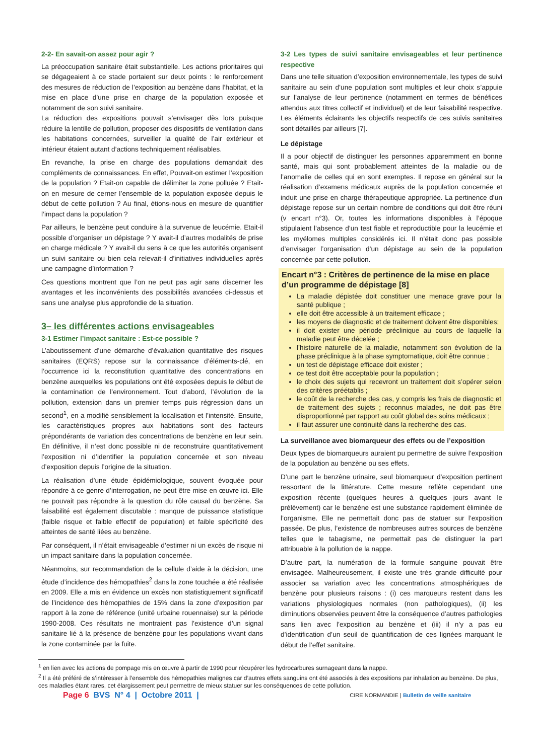2-2- En savait-on assez pour agir ?
La préoccupation sanitaire était substantielle. Les actions prioritaires qui se dégageaient à ce stade portaient sur deux points : le renforcement des mesures de réduction de l’exposition au benzène dans l’habitat, et la mise en place d’une prise en charge de la population exposée et notamment de son suivi sanitaire.
La réduction des expositions pouvait s’envisager dès lors puisque réduire la lentille de pollution, proposer des dispositifs de ventilation dans les habitations concernées, surveiller la qualité de l’air extérieur et intérieur étaient autant d’actions techniquement réalisables.
En revanche, la prise en charge des populations demandait des compléments de connaissances. En effet, Pouvait-on estimer l’exposition de la population ? Etait-on capable de délimiter la zone polluée ? Etait-on en mesure de cerner l’ensemble de la population exposée depuis le début de cette pollution ? Au final, étions-nous en mesure de quantifier l’impact dans la population ?
Par ailleurs, le benzène peut conduire à la survenue de leucémie. Etait-il possible d’organiser un dépistage ? Y avait-il d’autres modalités de prise en charge médicale ? Y avait-il du sens à ce que les autorités organisent un suivi sanitaire ou bien cela relevait-il d’initiatives individuelles après une campagne d’information ?
Ces questions montrent que l’on ne peut pas agir sans discerner les avantages et les inconvénients des possibilités avancées ci-dessus et sans une analyse plus approfondie de la situation.
3– les différentes actions envisageables
3-1 Estimer l’impact sanitaire : Est-ce possible ?
L’aboutissement d’une démarche d’évaluation quantitative des risques sanitaires (EQRS) repose sur la connaissance d’éléments-clé, en l’occurrence ici la reconstitution quantitative des concentrations en benzène auxquelles les populations ont été exposées depuis le début de la contamination de l’environnement. Tout d’abord, l’évolution de la pollution, extension dans un premier temps puis régression dans un second<sup>1</sup>, en a modifié sensiblement la localisation et l’intensité. Ensuite, les caractéristiques propres aux habitations sont des facteurs prépondérants de variation des concentrations de benzène en leur sein. En définitive, il n’est donc possible ni de reconstruire quantitativement l’exposition ni d’identifier la population concernée et son niveau d’exposition depuis l’origine de la situation.
La réalisation d’une étude épidémiologique, souvent évoquée pour répondre à ce genre d’interrogation, ne peut être mise en œuvre ici. Elle ne pouvait pas répondre à la question du rôle causal du benzène. Sa faisabilité est également discutable : manque de puissance statistique (faible risque et faible effectif de population) et faible spécificité des atteintes de santé liées au benzène.
Par conséquent, il n’était envisageable d’estimer ni un excès de risque ni un impact sanitaire dans la population concernée.
Néanmoins, sur recommandation de la cellule d’aide à la décision, une étude d’incidence des hémopathies<sup>2</sup> dans la zone touchée a été réalisée en 2009. Elle a mis en évidence un excès non statistiquement significatif de l’incidence des hémopathies de 15% dans la zone d’exposition par rapport à la zone de référence (unité urbaine rouennaise) sur la période 1990-2008. Ces résultats ne montraient pas l’existence d’un signal sanitaire lié à la présence de benzène pour les populations vivant dans la zone contaminée par la fuite.
3-2 Les types de suivi sanitaire envisageables et leur pertinence respective
Dans une telle situation d’exposition environnementale, les types de suivi sanitaire au sein d’une population sont multiples et leur choix s’appuie sur l’analyse de leur pertinence (notamment en termes de bénéfices attendus aux titres collectif et individuel) et de leur faisabilité respective. Les éléments éclairants les objectifs respectifs de ces suivis sanitaires sont détaillés par ailleurs [7].
Le dépistage
Il a pour objectif de distinguer les personnes apparemment en bonne santé, mais qui sont probablement atteintes de la maladie ou de l’anomalie de celles qui en sont exemptes. Il repose en général sur la réalisation d’examens médicaux auprès de la population concernée et induit une prise en charge thérapeutique appropriée. La pertinence d’un dépistage repose sur un certain nombre de conditions qui doit être réuni (v encart n°3). Or, toutes les informations disponibles à l’époque stipulaient l’absence d’un test fiable et reproductible pour la leucémie et les myélomes multiples considérés ici. Il n’était donc pas possible d’envisager l’organisation d’un dépistage au sein de la population concernée par cette pollution.
Encart n°3 : Critères de pertinence de la mise en place d’un programme de dépistage [8]
La maladie dépistée doit constituer une menace grave pour la santé publique ;
elle doit être accessible à un traitement efficace ;
les moyens de diagnostic et de traitement doivent être disponibles;
il doit exister une période préclinique au cours de laquelle la maladie peut être décelée ;
l’histoire naturelle de la maladie, notamment son évolution de la phase préclinique à la phase symptomatique, doit être connue ;
un test de dépistage efficace doit exister ;
ce test doit être acceptable pour la population ;
le choix des sujets qui recevront un traitement doit s’opérer selon des critères préétablis ;
le coût de la recherche des cas, y compris les frais de diagnostic et de traitement des sujets ; reconnus malades, ne doit pas être disproportionné par rapport au coût global des soins médicaux ;
il faut assurer une continuité dans la recherche des cas.
La surveillance avec biomarqueur des effets ou de l’exposition
Deux types de biomarqueurs auraient pu permettre de suivre l’exposition de la population au benzène ou ses effets.
D’une part le benzène urinaire, seul biomarqueur d’exposition pertinent ressortant de la littérature. Cette mesure reflète cependant une exposition récente (quelques heures à quelques jours avant le prélèvement) car le benzène est une substance rapidement éliminée de l’organisme. Elle ne permettait donc pas de statuer sur l’exposition passée. De plus, l’existence de nombreuses autres sources de benzène telles que le tabagisme, ne permettait pas de distinguer la part attribuable à la pollution de la nappe.
D’autre part, la numération de la formule sanguine pouvait être envisagée. Malheureusement, il existe une très grande difficulté pour associer sa variation avec les concentrations atmosphériques de benzène pour plusieurs raisons : (i) ces marqueurs restent dans les variations physiologiques normales (non pathologiques), (ii) les diminutions observées peuvent être la conséquence d’autres pathologies sans lien avec l’exposition au benzène et (iii) il n’y a pas eu d’identification d’un seuil de quantification de ces lignées marquant le début de l’effet sanitaire.
<sup>1</sup> en lien avec les actions de pompage mis en œuvre à partir de 1990 pour récupérer les hydrocarbures surnageant dans la nappe.
<sup>2</sup> Il a été préféré de s’intéresser à l’ensemble des hémopathies malignes car d’autres effets sanguins ont été associés à des expositions par inhalation au benzène. De plus, ces maladies étant rares, cet élargissement peut permettre de mieux statuer sur les conséquences de cette pollution.
Page 6 BVS N° 4 | Octobre 2011 |
CIRE NORMANDIE | Bulletin de veille sanitaire